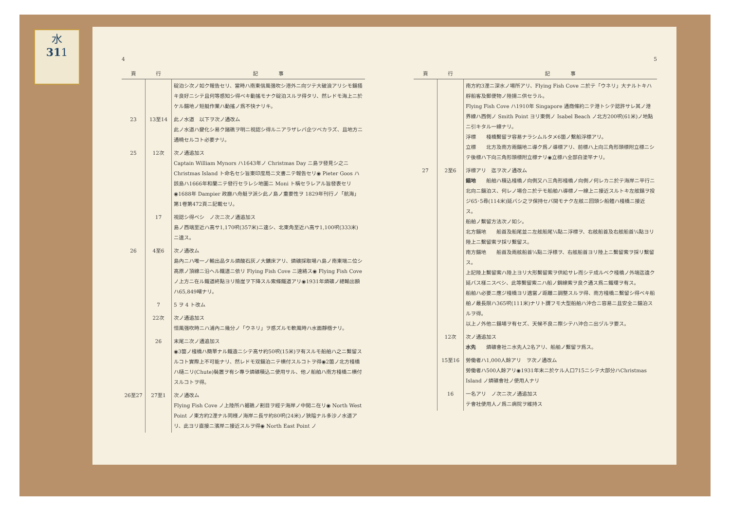水
311
4
| 頁 | 行 | 記 事 |
| --- | --- | --- |
| | | 碇泊シ次ノ如ク報告セリ、當時ハ南東信風强吹シ港外ニ向ツテ大破浪アリシモ錨掻キ良好ニシテ且何等感知シ得ベキ動搖モナク碇泊スルヲ得タリ、然レドモ海上ニ於ケル錨地ノ短艇作業ハ動搖ノ爲不快ナリキ。 |
| 23 | 13至14 | 此ノ水道 以下ヲ次ノ通改ム 此ノ水道ハ變化シ易ク諸礁ヲ明ニ視認シ得ルニアラザレバ企ツベカラズ、且地方ニ通曉セルコト必要ナリ。 |
| 25 | 12次 | 次ノ通追加ス Captain William Mynors ハ1643年ノ Christmas Day ニ島ヲ發見シ之ニ Christmas Island ト命名セシ旨東印度局ニ文書ニテ報告セリ◉ Pieter Goos ハ該島ハ1666年和蘭ニテ發行セラレシ地圖ニ Moni ト稱セラレアル旨發表セリ◉1688年 Dampier 政廳ハ舟艇ヲ派シ此ノ島ノ重要性ヲ 1829年刊行ノ「航海」第1卷第472頁ニ記載セリ。 |
| | 17 | 視認シ得ベシ ノ次ニ次ノ通追加ス 島ノ西端至近ハ高サ1,170呎(357米)ニ達シ、北東角至近ハ高サ1,100呎(333米)ニ達ス。 |
| 26 | 4至6 | 次ノ通改ム 島內ニハ唯一ノ輸出品タル燐酸石灰ノ大鑛床アリ、燐礦採取場ハ島ノ南東端ニ位シ高原ノ頂線ニ沿ヘル鐵道ニ依リ Flying Fish Cove ニ連絡ス◉ Flying Fish Cove ノ上方ニ在ル鐵道終點ヨリ險崖ヲ下降スル索條鐵道アリ◉1931年燐礦ノ總輸出額ハ65,849噸ナリ。 |
| | 7 | 5 ヲ 4 ト改ム |
| | 22次 | 次ノ通追加ス 恒風强吹時ニハ浦內ニ幾分ノ「ウネリ」ヲ感ズルモ軟風時ハ水面靜穩ナリ。 |
| | 26 | 末尾ニ次ノ通追加ス ◉3箇ノ棧橋ハ簡單ナル鐵造ニシテ高サ約50呎(15米)ヲ有スルモ船舶ハ之ニ繫留スルコト實際上不可能ナリ、然レドモ双錨泊ニテ横付スルコトヲ得◉2箇ノ北方棧橋ハ樋ニリ(Chute)裝置ヲ有シ專ラ燐礦積込ニ使用サル、他ノ船舶ハ南方棧橋ニ横付スルコトヲ得。 |
| 26至27 | 27至1 | 次ノ通改ム Flying Fish Cove ノ上陸所ハ裾礁ノ割目ヲ經テ海岸ノ中間ニ在リ◉ North West Point ノ東方約2浬ナル同様ノ海岸ニ長サ約80呎(24米)ノ狹隘ナル多沙ノ水道アリ、此ヨリ直接ニ濱岸ニ接近スルヲ得◉ North East Point ノ |
5
| 頁 | 行 | 記 事 |
| --- | --- | --- |
| | | 南方約3浬ニ深水ノ場所アリ、Flying Fish Cove ニ於テ「ウネリ」大ナルトキハ艀船客及郵便物ノ陸揚ニ供セラル。 Flying Fish Cove ハ1910年 Singapore 通商條約ニテ港トシテ認許サレ其ノ港界線ハ西側ノ Smith Point ヨリ東側ノ Isabel Beach ノ北方200呎(61米)ノ地點ニ引キタル一線ナリ。 浮標 棧橋繫留ヲ容易ナラシムルタメ6箇ノ繫船浮標アリ。 立標 北方及南方兩錨地ニ導ク爲ノ導標アリ、前標ハ上向三角形頭標附立標ニシテ後標ハ下向三角形頭標附立標ナリ◉立標ハ全部白塗竿ナリ。 |
| 27 | 2至6 | 浮標アリ 迄ヲ次ノ通改ム 錨地 船舶ハ積込棧橋ノ向側又ハ三角形棧橋ノ向側ノ何レカニ於テ海岸ニ平行ニ北向ニ錨泊ス、何レノ場合ニ於テモ船舶ハ導標ノ一線上ニ接近スルトキ左舷錨ヲ投ジ65･5尋(114米)延バシ之ヲ保持セバ間モナク左舷ニ回頭シ船體ハ棧橋ニ接近ス。 船舶ノ繫留方法次ノ如シ。 北方錨地 船首及船尾並ニ左舷船尾¼點ニ浮標ヲ、右舷船首及右舷船首¼點ヨリ陸上ニ繫留索ヲ採リ繫留ス。 南方錨地 船首及兩舷船首¼點ニ浮標ヲ、右舷船首ヨリ陸上ニ繫留索ヲ採リ繫留ス。 上記陸上繫留索ハ陸上ヨリ大形繫留索ヲ供給サレ而シテ成ルベク棧橋ノ外端迄遠ク延バス樣ニスベシ、此等繫留索ニハ船ノ鋼線索ヲ良ク通ス爲ニ鐵環ヲ有ス。 船舶ハ必要ニ應ジ棧橋ヨリ適當ノ距離ニ調整スルヲ得、南方棧橋ニ繫留シ得ベキ船舶ノ最長限ハ365呎(111米)ナリト謂フモ大型船舶ハ沖合ニ容易ニ且安全ニ錨泊スルヲ得。 以上ノ外他ニ錨場ヲ有セズ、天候不良ニ際シテハ沖合ニ出ヅルヲ要ス。 |
| | 12次 | 次ノ通追加ス 水先 燐礦會社ニ水先人2名アリ、船舶ノ繫留ヲ爲ス。 |
| | 15至16 | 勞働者ハ1,000人餘アリ ヲ次ノ通改ム 勞働者ハ500人餘アリ◉1931年末ニ於ケル人口715ニシテ大部分ハChristmas Island ノ燐礦會社ノ使用人ナリ |
| | 16 | 一名アリ ノ次ニ次ノ通追加ス テ會社使用人ノ爲ニ病院ヲ維持ス |